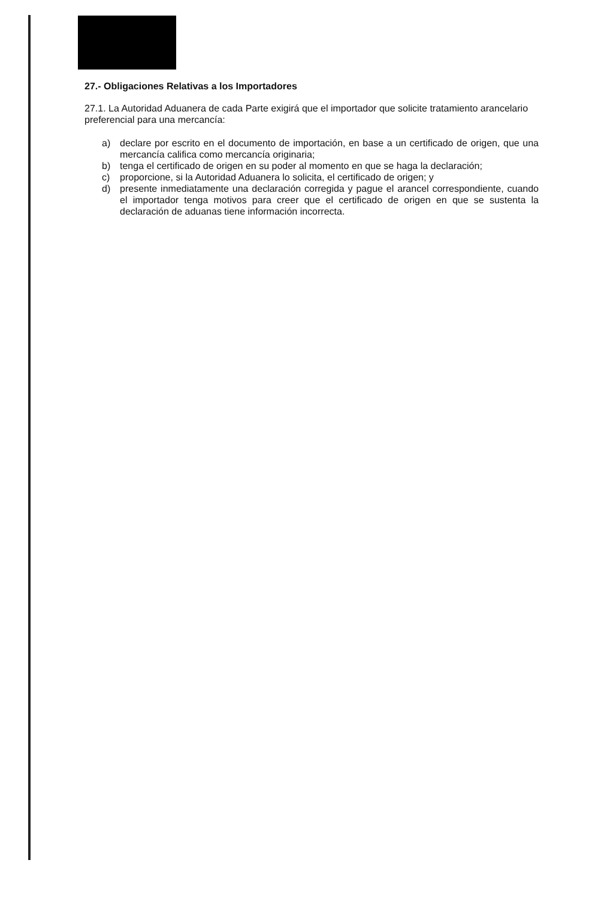27.- Obligaciones Relativas a los Importadores
27.1. La Autoridad Aduanera de cada Parte exigirá que el importador que solicite tratamiento arancelario preferencial para una mercancía:
a) declare por escrito en el documento de importación, en base a un certificado de origen, que una mercancía califica como mercancía originaria;
b) tenga el certificado de origen en su poder al momento en que se haga la declaración;
c) proporcione, si la Autoridad Aduanera lo solicita, el certificado de origen; y
d) presente inmediatamente una declaración corregida y pague el arancel correspondiente, cuando el importador tenga motivos para creer que el certificado de origen en que se sustenta la declaración de aduanas tiene información incorrecta.